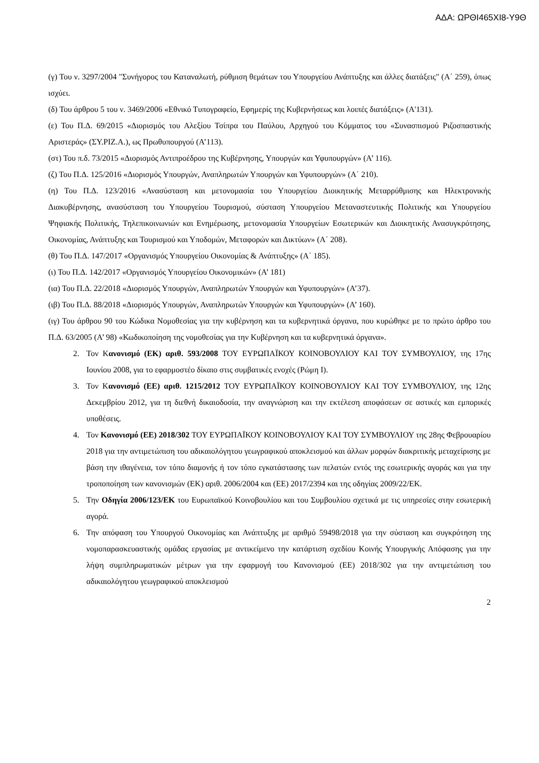ΑΔΑ: ΩΡΘΙ465ΧΙ8-Υ9Θ
(γ) Του ν. 3297/2004 "Συνήγορος του Καταναλωτή, ρύθμιση θεμάτων του Υπουργείου Ανάπτυξης και άλλες διατάξεις" (Α΄ 259), όπως ισχύει.
(δ) Του άρθρου 5 του ν. 3469/2006 «Εθνικό Τυπογραφείο, Εφημερίς της Κυβερνήσεως και λοιπές διατάξεις» (Α'131).
(ε) Του Π.Δ. 69/2015 «Διορισμός του Αλεξίου Τσίπρα του Παύλου, Αρχηγού του Κόμματος του «Συνασπισμού Ριζοσπαστικής Αριστεράς» (ΣΥ.ΡΙΖ.Α.), ως Πρωθυπουργού (Α’113).
(στ) Του π.δ. 73/2015 «Διορισμός Αντιπροέδρου της Κυβέρνησης, Υπουργών και Υφυπουργών» (Α’ 116).
(ζ) Του Π.Δ. 125/2016 «Διορισμός Υπουργών, Αναπληρωτών Υπουργών και Υφυπουργών» (Α΄ 210).
(η) Του Π.Δ. 123/2016 «Ανασύσταση και μετονομασία του Υπουργείου Διοικητικής Μεταρρύθμισης και Ηλεκτρονικής Διακυβέρνησης, ανασύσταση του Υπουργείου Τουρισμού, σύσταση Υπουργείου Μεταναστευτικής Πολιτικής και Υπουργείου Ψηφιακής Πολιτικής, Τηλεπικοινωνιών και Ενημέρωσης, μετονομασία Υπουργείων Εσωτερικών και Διοικητικής Ανασυγκρότησης, Οικονομίας, Ανάπτυξης και Τουρισμού και Υποδομών, Μεταφορών και Δικτύων» (Α΄ 208).
(θ) Του Π.Δ. 147/2017 «Οργανισμός Υπουργείου Οικονομίας & Ανάπτυξης» (Α΄ 185).
(ι) Του Π.Δ. 142/2017 «Οργανισμός Υπουργείου Οικονομικών» (Α’ 181)
(ια) Του Π.Δ. 22/2018 «Διορισμός Υπουργών, Αναπληρωτών Υπουργών και Υφυπουργών» (Α’37).
(ιβ) Του Π.Δ. 88/2018 «Διορισμός Υπουργών, Αναπληρωτών Υπουργών και Υφυπουργών» (Α’ 160).
(ιγ) Του άρθρου 90 του Κώδικα Νομοθεσίας για την κυβέρνηση και τα κυβερνητικά όργανα, που κυρώθηκε με το πρώτο άρθρο του Π.Δ. 63/2005 (Α’ 98) «Κωδικοποίηση της νομοθεσίας για την Κυβέρνηση και τα κυβερνητικά όργανα».
2. Τον Κανονισμό (ΕΚ) αριθ. 593/2008 ΤΟΥ ΕΥΡΩΠΑΪΚΟΥ ΚΟΙΝΟΒΟΥΛΙΟΥ ΚΑΙ ΤΟΥ ΣΥΜΒΟΥΛΙΟΥ, της 17ης Ιουνίου 2008, για το εφαρμοστέο δίκαιο στις συμβατικές ενοχές (Ρώμη Ι).
3. Τον Κανονισμό (ΕΕ) αριθ. 1215/2012 ΤΟΥ ΕΥΡΩΠΑΪΚΟΥ ΚΟΙΝΟΒΟΥΛΙΟΥ ΚΑΙ ΤΟΥ ΣΥΜΒΟΥΛΙΟΥ, της 12ης Δεκεμβρίου 2012, για τη διεθνή δικαιοδοσία, την αναγνώριση και την εκτέλεση αποφάσεων σε αστικές και εμπορικές υποθέσεις.
4. Τον Κανονισμό (ΕΕ) 2018/302 ΤΟΥ ΕΥΡΩΠΑΪΚΟΥ ΚΟΙΝΟΒΟΥΛΙΟΥ ΚΑΙ ΤΟΥ ΣΥΜΒΟΥΛΙΟΥ της 28ης Φεβρουαρίου 2018 για την αντιμετώπιση του αδικαιολόγητου γεωγραφικού αποκλεισμού και άλλων μορφών διακριτικής μεταχείρισης με βάση την ιθαγένεια, τον τόπο διαμονής ή τον τόπο εγκατάστασης των πελατών εντός της εσωτερικής αγοράς και για την τροποποίηση των κανονισμών (ΕΚ) αριθ. 2006/2004 και (ΕΕ) 2017/2394 και της οδηγίας 2009/22/ΕΚ.
5. Την Οδηγία 2006/123/ΕΚ του Ευρωπαϊκού Κοινοβουλίου και του Συμβουλίου σχετικά με τις υπηρεσίες στην εσωτερική αγορά.
6. Την απόφαση του Υπουργού Οικονομίας και Ανάπτυξης με αριθμό 59498/2018 για την σύσταση και συγκρότηση της νομοπαρασκευαστικής ομάδας εργασίας με αντικείμενο την κατάρτιση σχεδίου Κοινής Υπουργικής Απόφασης για την λήψη συμπληρωματικών μέτρων για την εφαρμογή του Κανονισμού (ΕΕ) 2018/302 για την αντιμετώπιση του αδικαιολόγητου γεωγραφικού αποκλεισμού
2